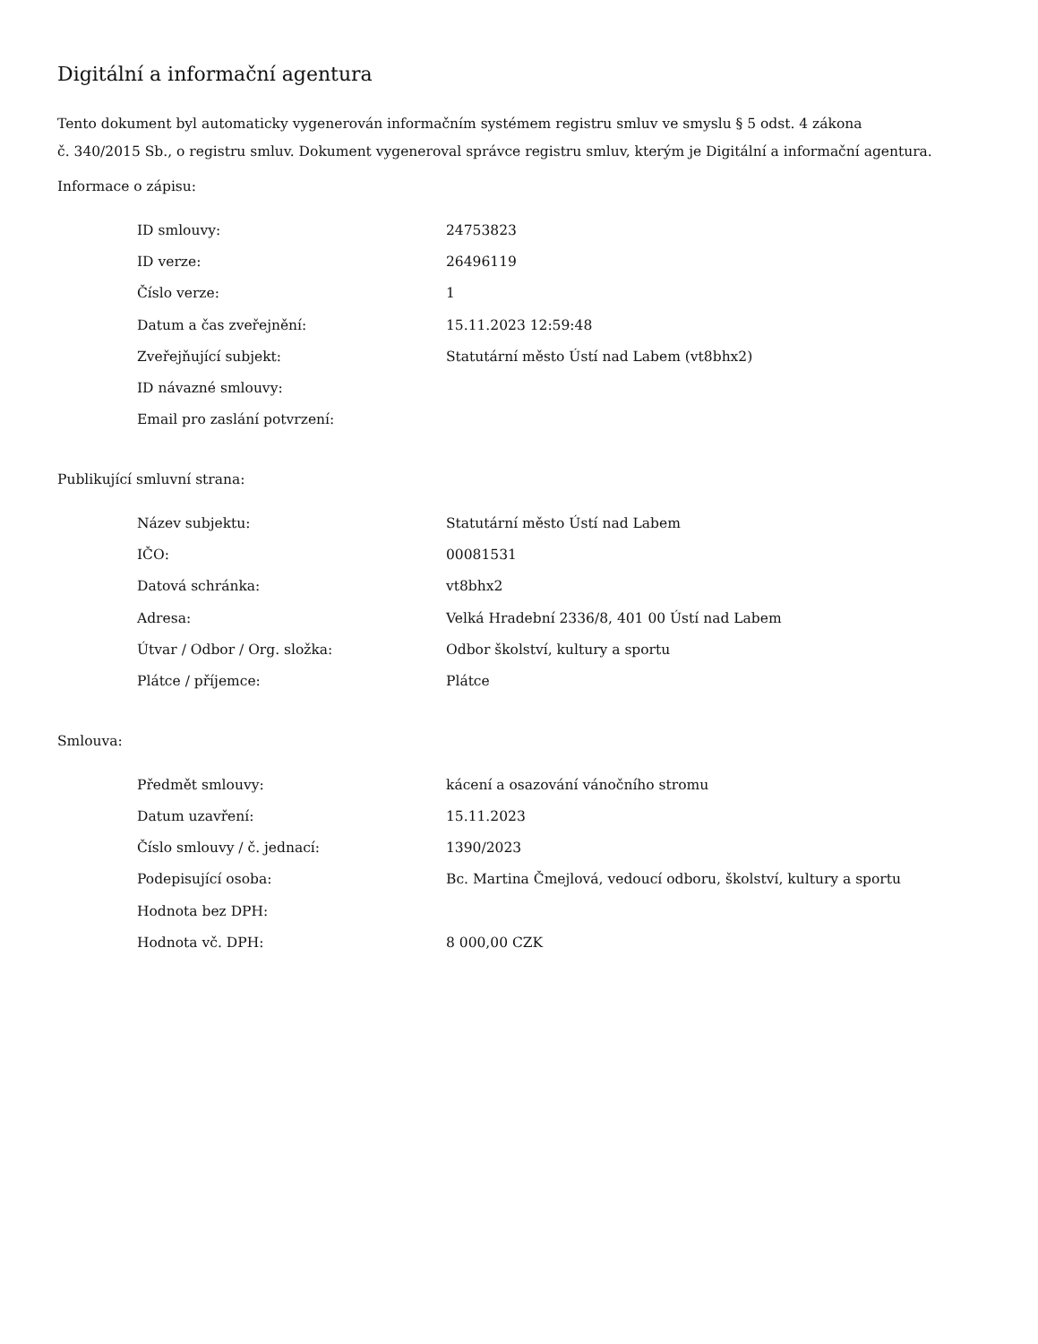Digitální a informační agentura
Tento dokument byl automaticky vygenerován informačním systémem registru smluv ve smyslu § 5 odst. 4 zákona
č. 340/2015 Sb., o registru smluv. Dokument vygeneroval správce registru smluv, kterým je Digitální a informační agentura.
Informace o zápisu:
| ID smlouvy: | 24753823 |
| ID verze: | 26496119 |
| Číslo verze: | 1 |
| Datum a čas zveřejnění: | 15.11.2023 12:59:48 |
| Zveřejňující subjekt: | Statutární město Ústí nad Labem (vt8bhx2) |
| ID návazné smlouvy: | |
| Email pro zaslání potvrzení: | |
Publikující smluvní strana:
| Název subjektu: | Statutární město Ústí nad Labem |
| IČO: | 00081531 |
| Datová schránka: | vt8bhx2 |
| Adresa: | Velká Hradební 2336/8, 401 00 Ústí nad Labem |
| Útvar / Odbor / Org. složka: | Odbor školství, kultury a sportu |
| Plátce / příjemce: | Plátce |
Smlouva:
| Předmět smlouvy: | kácení a osazování vánočního stromu |
| Datum uzavření: | 15.11.2023 |
| Číslo smlouvy / č. jednací: | 1390/2023 |
| Podepisující osoba: | Bc. Martina Čmejlová, vedoucí odboru, školství, kultury a sportu |
| Hodnota bez DPH: | |
| Hodnota vč. DPH: | 8 000,00 CZK |